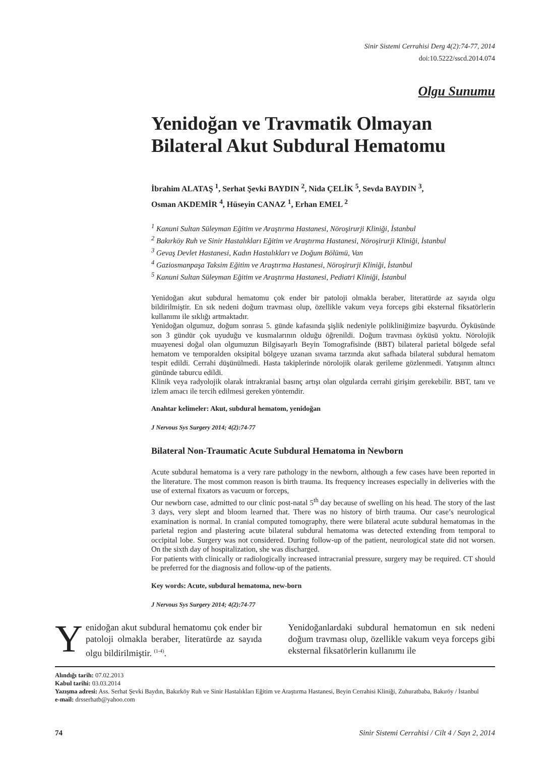Sinir Sistemi Cerrahisi Derg 4(2):74-77, 2014
doi:10.5222/sscd.2014.074
Olgu Sunumu
Yenidoğan ve Travmatik Olmayan Bilateral Akut Subdural Hematomu
İbrahim ALATAŞ <sup>1</sup>, Serhat Şevki BAYDIN <sup>2</sup>, Nida ÇELİK <sup>5</sup>, Sevda BAYDIN <sup>3</sup>,
Osman AKDEMİR <sup>4</sup>, Hüseyin CANAZ <sup>1</sup>, Erhan EMEL <sup>2</sup>
<sup>1</sup> Kanuni Sultan Süleyman Eğitim ve Araştırma Hastanesi, Nöroşirurji Kliniği, İstanbul
<sup>2</sup> Bakırköy Ruh ve Sinir Hastalıkları Eğitim ve Araştırma Hastanesi, Nöroşirurji Kliniği, İstanbul
<sup>3</sup> Gevaş Devlet Hastanesi, Kadın Hastalıkları ve Doğum Bölümü, Van
<sup>4</sup> Gaziosmanpaşa Taksim Eğitim ve Araştırma Hastanesi, Nöroşirurji Kliniği, İstanbul
<sup>5</sup> Kanuni Sultan Süleyman Eğitim ve Araştırma Hastanesi, Pediatri Kliniği, İstanbul
Yenidoğan akut subdural hematomu çok ender bir patoloji olmakla beraber, literatürde az sayıda olgu bildirilmiştir. En sık nedeni doğum travması olup, özellikle vakum veya forceps gibi eksternal fiksatörlerin kullanımı ile sıklığı artmaktadır.
Yenidoğan olgumuz, doğum sonrası 5. günde kafasında şişlik nedeniyle polikliniğimize başvurdu. Öyküsünde son 3 gündür çok uyuduğu ve kusmalarının olduğu öğrenildi. Doğum travması öyküsü yoktu. Nörolojik muayenesi doğal olan olgumuzun Bilgisayarlı Beyin Tomografisinde (BBT) bilateral parietal bölgede sefal hematom ve temporalden oksipital bölgeye uzanan sıvama tarzında akut safhada bilateral subdural hematom tespit edildi. Cerrahi düşünülmedi. Hasta takiplerinde nörolojik olarak gerileme gözlenmedi. Yatışının altıncı gününde taburcu edildi.
Klinik veya radyolojik olarak intrakranial basınç artışı olan olgularda cerrahi girişim gerekebilir. BBT, tanı ve izlem amacı ile tercih edilmesi gereken yöntemdir.
Anahtar kelimeler: Akut, subdural hematom, yenidoğan
J Nervous Sys Surgery 2014; 4(2):74-77
Bilateral Non-Traumatic Acute Subdural Hematoma in Newborn
Acute subdural hematoma is a very rare pathology in the newborn, although a few cases have been reported in the literature. The most common reason is birth trauma. Its frequency increases especially in deliveries with the use of external fixators as vacuum or forceps,
Our newborn case, admitted to our clinic post-natal 5<sup>th</sup> day because of swelling on his head. The story of the last 3 days, very slept and bloom learned that. There was no history of birth trauma. Our case’s neurological examination is normal. In cranial computed tomography, there were bilateral acute subdural hematomas in the parietal region and plastering acute bilateral subdural hematoma was detected extending from temporal to occipital lobe. Surgery was not considered. During follow-up of the patient, neurological state did not worsen. On the sixth day of hospitalization, she was discharged.
For patients with clinically or radiologically increased intracranial pressure, surgery may be required. CT should be preferred for the diagnosis and follow-up of the patients.
Key words: Acute, subdural hematoma, new-born
J Nervous Sys Surgery 2014; 4(2):74-77
Yenidoğan akut subdural hematomu çok ender bir patoloji olmakla beraber, literatürde az sayıda olgu bildirilmiştir. <sup>(1-4)</sup>.
Yenidoğanlardaki subdural hematomun en sık nedeni doğum travması olup, özellikle vakum veya forceps gibi eksternal fiksatörlerin kullanımı ile
Alındığı tarih: 07.02.2013
Kabul tarihi: 03.03.2014
Yazışma adresi: Ass. Serhat Şevki Baydın, Bakırköy Ruh ve Sinir Hastalıkları Eğitim ve Araştırma Hastanesi, Beyin Cerrahisi Kliniği, Zuhuratbaba, Bakıröy / İstanbul
e-mail: drsserhatb@yahoo.com
74 Sinir Sistemi Cerrahisi / Cilt 4 / Sayı 2, 2014